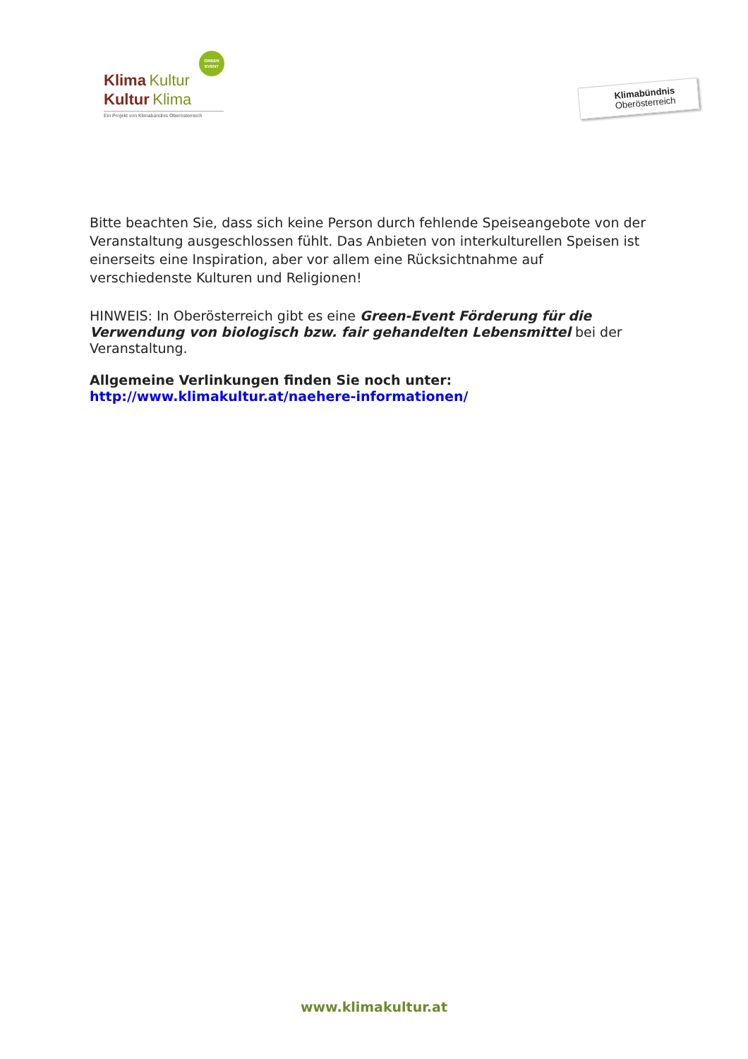GREEN
EVENT
Klima Kultur
Kultur Klima
Ein Projekt von Klimabündnis Oberösterreich
Klimabündnis
Oberösterreich
Bitte beachten Sie, dass sich keine Person durch fehlende Speiseangebote von der Veranstaltung ausgeschlossen fühlt. Das Anbieten von interkulturellen Speisen ist einerseits eine Inspiration, aber vor allem eine Rücksichtnahme auf verschiedenste Kulturen und Religionen!
HINWEIS: In Oberösterreich gibt es eine Green-Event Förderung für die Verwendung von biologisch bzw. fair gehandelten Lebensmittel bei der Veranstaltung.
Allgemeine Verlinkungen finden Sie noch unter:
http://www.klimakultur.at/naehere-informationen/
www.klimakultur.at